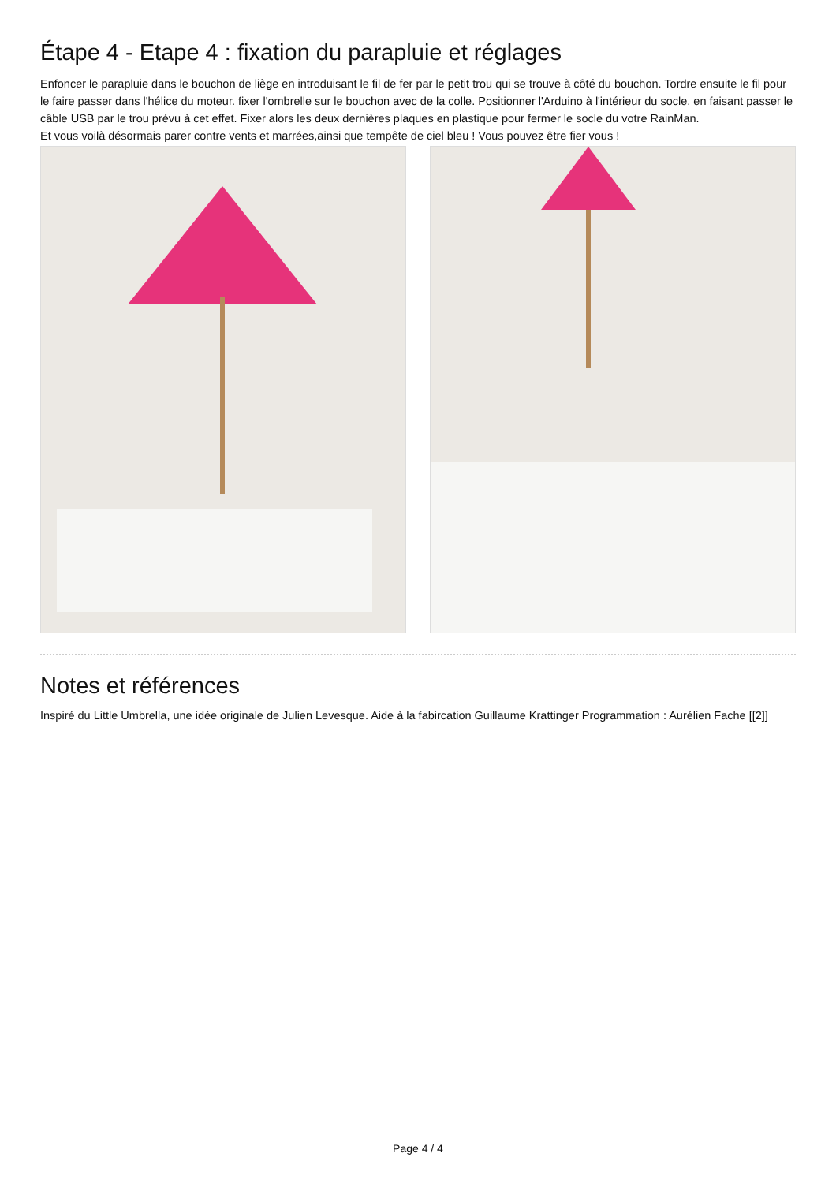Étape 4 - Etape 4 : fixation du parapluie et réglages
Enfoncer le parapluie dans le bouchon de liège en introduisant le fil de fer par le petit trou qui se trouve à côté du bouchon. Tordre ensuite le fil pour le faire passer dans l'hélice du moteur. fixer l'ombrelle sur le bouchon avec de la colle. Positionner l'Arduino à l'intérieur du socle, en faisant passer le câble USB par le trou prévu à cet effet. Fixer alors les deux dernières plaques en plastique pour fermer le socle du votre RainMan.
Et vous voilà désormais parer contre vents et marrées,ainsi que tempête de ciel bleu ! Vous pouvez être fier vous !
Notes et références
Inspiré du Little Umbrella, une idée originale de Julien Levesque. Aide à la fabircation Guillaume Krattinger Programmation : Aurélien Fache [[2]]
Page 4 / 4